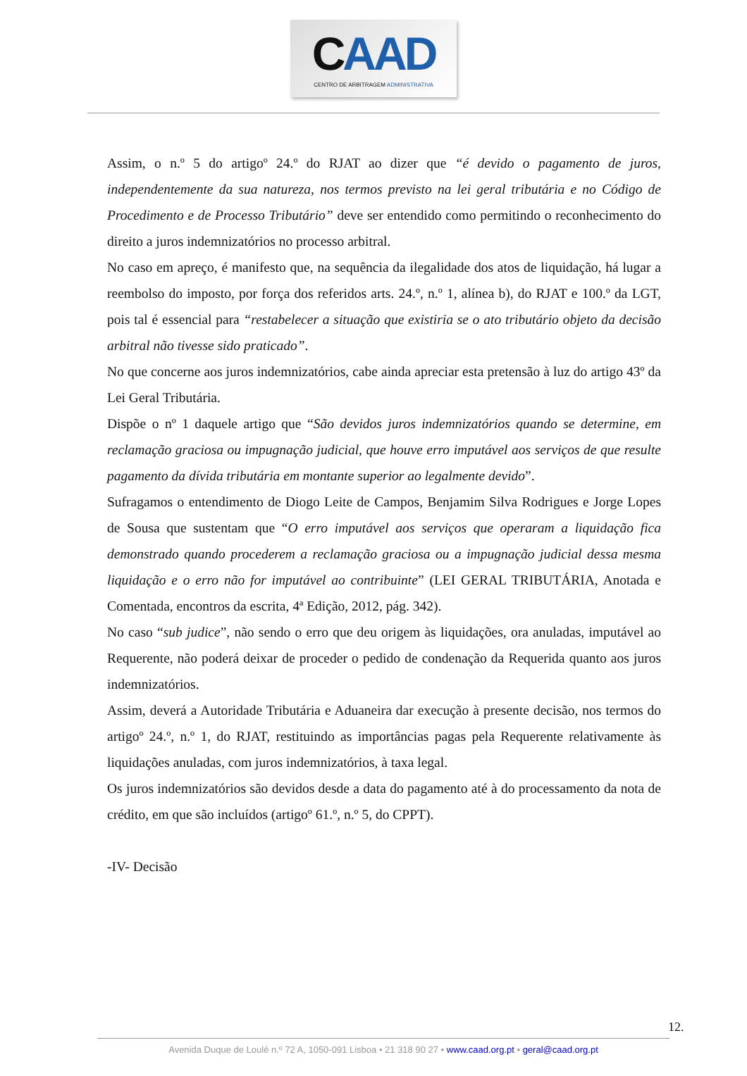CAAD
CENTRO DE ARBITRAGEM ADMINISTRATIVA
Assim, o n.º 5 do artigoº 24.º do RJAT ao dizer que “é devido o pagamento de juros, independentemente da sua natureza, nos termos previsto na lei geral tributária e no Código de Procedimento e de Processo Tributário” deve ser entendido como permitindo o reconhecimento do direito a juros indemnizatórios no processo arbitral.
No caso em apreço, é manifesto que, na sequência da ilegalidade dos atos de liquidação, há lugar a reembolso do imposto, por força dos referidos arts. 24.º, n.º 1, alínea b), do RJAT e 100.º da LGT, pois tal é essencial para “restabelecer a situação que existiria se o ato tributário objeto da decisão arbitral não tivesse sido praticado”.
No que concerne aos juros indemnizatórios, cabe ainda apreciar esta pretensão à luz do artigo 43º da Lei Geral Tributária.
Dispõe o nº 1 daquele artigo que “São devidos juros indemnizatórios quando se determine, em reclamação graciosa ou impugnação judicial, que houve erro imputável aos serviços de que resulte pagamento da dívida tributária em montante superior ao legalmente devido”.
Sufragamos o entendimento de Diogo Leite de Campos, Benjamim Silva Rodrigues e Jorge Lopes de Sousa que sustentam que “O erro imputável aos serviços que operaram a liquidação fica demonstrado quando procederem a reclamação graciosa ou a impugnação judicial dessa mesma liquidação e o erro não for imputável ao contribuinte” (LEI GERAL TRIBUTÁRIA, Anotada e Comentada, encontros da escrita, 4ª Edição, 2012, pág. 342).
No caso “sub judice”, não sendo o erro que deu origem às liquidações, ora anuladas, imputável ao Requerente, não poderá deixar de proceder o pedido de condenação da Requerida quanto aos juros indemnizatórios.
Assim, deverá a Autoridade Tributária e Aduaneira dar execução à presente decisão, nos termos do artigoº 24.º, n.º 1, do RJAT, restituindo as importâncias pagas pela Requerente relativamente às liquidações anuladas, com juros indemnizatórios, à taxa legal.
Os juros indemnizatórios são devidos desde a data do pagamento até à do processamento da nota de crédito, em que são incluídos (artigoº 61.º, n.º 5, do CPPT).
-IV- Decisão
12.
Avenida Duque de Loulé n.º 72 A, 1050-091 Lisboa • 21 318 90 27 • www.caad.org.pt • geral@caad.org.pt